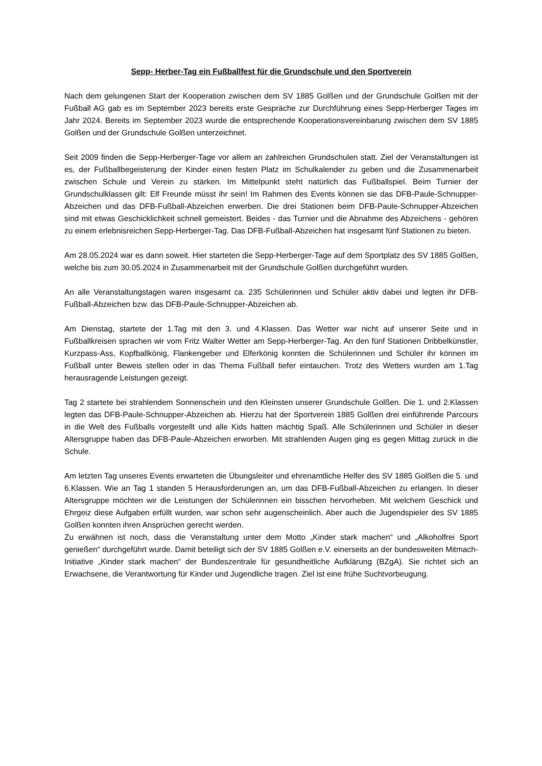Sepp- Herber-Tag ein Fußballfest für die Grundschule und den Sportverein
Nach dem gelungenen Start der Kooperation zwischen dem SV 1885 Golßen und der Grundschule Golßen mit der Fußball AG gab es im September 2023 bereits erste Gespräche zur Durchführung eines Sepp-Herberger Tages im Jahr 2024. Bereits im September 2023 wurde die entsprechende Kooperationsvereinbarung zwischen dem SV 1885 Golßen und der Grundschule Golßen unterzeichnet.
Seit 2009 finden die Sepp-Herberger-Tage vor allem an zahlreichen Grundschulen statt. Ziel der Veranstaltungen ist es, der Fußballbegeisterung der Kinder einen festen Platz im Schulkalender zu geben und die Zusammenarbeit zwischen Schule und Verein zu stärken. Im Mittelpunkt steht natürlich das Fußballspiel. Beim Turnier der Grundschulklassen gilt: Elf Freunde müsst ihr sein! Im Rahmen des Events können sie das DFB-Paule-Schnupper-Abzeichen und das DFB-Fußball-Abzeichen erwerben. Die drei Stationen beim DFB-Paule-Schnupper-Abzeichen sind mit etwas Geschicklichkeit schnell gemeistert. Beides - das Turnier und die Abnahme des Abzeichens - gehören zu einem erlebnisreichen Sepp-Herberger-Tag. Das DFB-Fußball-Abzeichen hat insgesamt fünf Stationen zu bieten.
Am 28.05.2024 war es dann soweit. Hier starteten die Sepp-Herberger-Tage auf dem Sportplatz des SV 1885 Golßen, welche bis zum 30.05.2024 in Zusammenarbeit mit der Grundschule Golßen durchgeführt wurden.
An alle Veranstaltungstagen waren insgesamt ca. 235 Schülerinnen und Schüler aktiv dabei und legten ihr DFB-Fußball-Abzeichen bzw. das DFB-Paule-Schnupper-Abzeichen ab.
Am Dienstag, startete der 1.Tag mit den 3. und 4.Klassen. Das Wetter war nicht auf unserer Seite und in Fußballkreisen sprachen wir vom Fritz Walter Wetter am Sepp-Herberger-Tag. An den fünf Stationen Dribbelkünstler, Kurzpass-Ass, Kopfballkönig, Flankengeber und Elferkönig konnten die Schülerinnen und Schüler ihr können im Fußball unter Beweis stellen oder in das Thema Fußball tiefer eintauchen. Trotz des Wetters wurden am 1.Tag herausragende Leistungen gezeigt.
Tag 2 startete bei strahlendem Sonnenschein und den Kleinsten unserer Grundschule Golßen. Die 1. und 2.Klassen legten das DFB-Paule-Schnupper-Abzeichen ab. Hierzu hat der Sportverein 1885 Golßen drei einführende Parcours in die Welt des Fußballs vorgestellt und alle Kids hatten mächtig Spaß. Alle Schülerinnen und Schüler in dieser Altersgruppe haben das DFB-Paule-Abzeichen erworben. Mit strahlenden Augen ging es gegen Mittag zurück in die Schule.
Am letzten Tag unseres Events erwarteten die Übungsleiter und ehrenamtliche Helfer des SV 1885 Golßen die 5. und 6.Klassen. Wie an Tag 1 standen 5 Herausforderungen an, um das DFB-Fußball-Abzeichen zu erlangen. In dieser Altersgruppe möchten wir die Leistungen der Schülerinnen ein bisschen hervorheben. Mit welchem Geschick und Ehrgeiz diese Aufgaben erfüllt wurden, war schon sehr augenscheinlich. Aber auch die Jugendspieler des SV 1885 Golßen konnten ihren Ansprüchen gerecht werden.
Zu erwähnen ist noch, dass die Veranstaltung unter dem Motto „Kinder stark machen“ und „Alkoholfrei Sport genießen“ durchgeführt wurde. Damit beteiligt sich der SV 1885 Golßen e.V. einerseits an der bundesweiten Mitmach-Initiative „Kinder stark machen“ der Bundeszentrale für gesundheitliche Aufklärung (BZgA). Sie richtet sich an Erwachsene, die Verantwortung für Kinder und Jugendliche tragen. Ziel ist eine frühe Suchtvorbeugung.